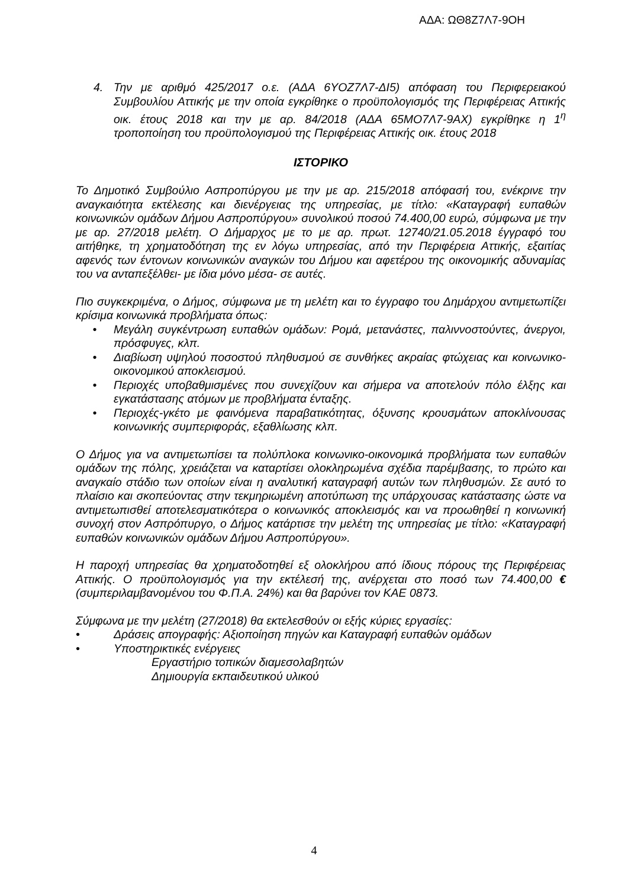ΑΔΑ: ΩΘ8Ζ7Λ7-9ΟΗ
4. Την με αριθμό 425/2017 ο.ε. (ΑΔΑ 6ΥΟΖ7Λ7-ΔΙ5) απόφαση του Περιφερειακού Συμβουλίου Αττικής με την οποία εγκρίθηκε ο προϋπολογισμός της Περιφέρειας Αττικής οικ. έτους 2018 και την με αρ. 84/2018 (ΑΔΑ 65ΜΟ7Λ7-9ΑΧ) εγκρίθηκε η 1<sup>η</sup> τροποποίηση του προϋπολογισμού της Περιφέρειας Αττικής οικ. έτους 2018
ΙΣΤΟΡΙΚΟ
Το Δημοτικό Συμβούλιο Ασπροπύργου με την με αρ. 215/2018 απόφασή του, ενέκρινε την αναγκαιότητα εκτέλεσης και διενέργειας της υπηρεσίας, με τίτλο: «Καταγραφή ευπαθών κοινωνικών ομάδων Δήμου Ασπροπύργου» συνολικού ποσού 74.400,00 ευρώ, σύμφωνα με την με αρ. 27/2018 μελέτη. Ο Δήμαρχος με το με αρ. πρωτ. 12740/21.05.2018 έγγραφό του αιτήθηκε, τη χρηματοδότηση της εν λόγω υπηρεσίας, από την Περιφέρεια Αττικής, εξαιτίας αφενός των έντονων κοινωνικών αναγκών του Δήμου και αφετέρου της οικονομικής αδυναμίας του να ανταπεξέλθει- με ίδια μόνο μέσα- σε αυτές.
Πιο συγκεκριμένα, ο Δήμος, σύμφωνα με τη μελέτη και το έγγραφο του Δημάρχου αντιμετωπίζει κρίσιμα κοινωνικά προβλήματα όπως:
• Μεγάλη συγκέντρωση ευπαθών ομάδων: Ρομά, μετανάστες, παλιννοστούντες, άνεργοι, πρόσφυγες, κλπ.
• Διαβίωση υψηλού ποσοστού πληθυσμού σε συνθήκες ακραίας φτώχειας και κοινωνικο-οικονομικού αποκλεισμού.
• Περιοχές υποβαθμισμένες που συνεχίζουν και σήμερα να αποτελούν πόλο έλξης και εγκατάστασης ατόμων με προβλήματα ένταξης.
• Περιοχές-γκέτο με φαινόμενα παραβατικότητας, όξυνσης κρουσμάτων αποκλίνουσας κοινωνικής συμπεριφοράς, εξαθλίωσης κλπ.
Ο Δήμος για να αντιμετωπίσει τα πολύπλοκα κοινωνικο-οικονομικά προβλήματα των ευπαθών ομάδων της πόλης, χρειάζεται να καταρτίσει ολοκληρωμένα σχέδια παρέμβασης, το πρώτο και αναγκαίο στάδιο των οποίων είναι η αναλυτική καταγραφή αυτών των πληθυσμών. Σε αυτό το πλαίσιο και σκοπεύοντας στην τεκμηριωμένη αποτύπωση της υπάρχουσας κατάστασης ώστε να αντιμετωπισθεί αποτελεσματικότερα ο κοινωνικός αποκλεισμός και να προωθηθεί η κοινωνική συνοχή στον Ασπρόπυργο, ο Δήμος κατάρτισε την μελέτη της υπηρεσίας με τίτλο: «Καταγραφή ευπαθών κοινωνικών ομάδων Δήμου Ασπροπύργου».
Η παροχή υπηρεσίας θα χρηματοδοτηθεί εξ ολοκλήρου από ίδιους πόρους της Περιφέρειας Αττικής. Ο προϋπολογισμός για την εκτέλεσή της, ανέρχεται στο ποσό των 74.400,00 € (συμπεριλαμβανομένου του Φ.Π.Α. 24%) και θα βαρύνει τον ΚΑΕ 0873.
Σύμφωνα με την μελέτη (27/2018) θα εκτελεσθούν οι εξής κύριες εργασίες:
• Δράσεις απογραφής: Αξιοποίηση πηγών και Καταγραφή ευπαθών ομάδων
• Υποστηρικτικές ενέργειες
Εργαστήριο τοπικών διαμεσολαβητών
Δημιουργία εκπαιδευτικού υλικού
4